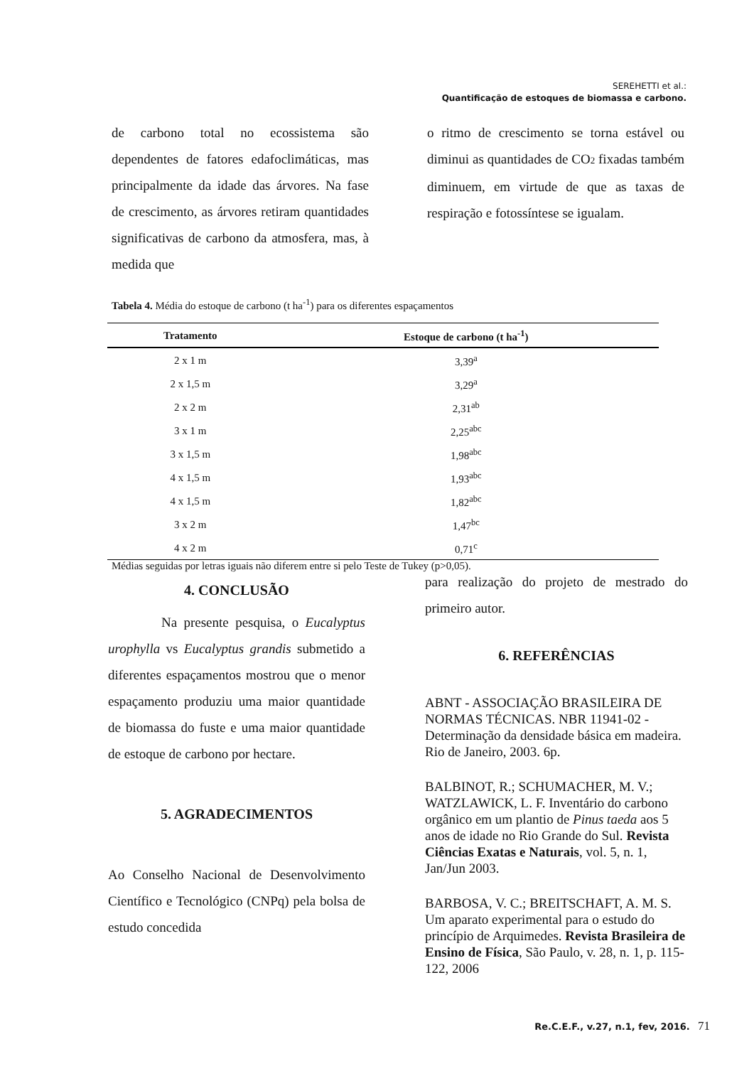SEREHETTI et al.:
Quantificação de estoques de biomassa e carbono.
de carbono total no ecossistema são dependentes de fatores edafoclimáticas, mas principalmente da idade das árvores. Na fase de crescimento, as árvores retiram quantidades significativas de carbono da atmosfera, mas, à medida que
o ritmo de crescimento se torna estável ou diminui as quantidades de CO2 fixadas também diminuem, em virtude de que as taxas de respiração e fotossíntese se igualam.
Tabela 4. Média do estoque de carbono (t ha<sup>-1</sup>) para os diferentes espaçamentos
| Tratamento | Estoque de carbono (t ha<sup>-1</sup>) |
| --- | --- |
| 2 x 1 m | 3,39<sup>a</sup> |
| 2 x 1,5 m | 3,29<sup>a</sup> |
| 2 x 2 m | 2,31<sup>ab</sup> |
| 3 x 1 m | 2,25<sup>abc</sup> |
| 3 x 1,5 m | 1,98<sup>abc</sup> |
| 4 x 1,5 m | 1,93<sup>abc</sup> |
| 4 x 1,5 m | 1,82<sup>abc</sup> |
| 3 x 2 m | 1,47<sup>bc</sup> |
| 4 x 2 m | 0,71<sup>c</sup> |
Médias seguidas por letras iguais não diferem entre si pelo Teste de Tukey (p>0,05).
4. CONCLUSÃO
Na presente pesquisa, o Eucalyptus urophylla vs Eucalyptus grandis submetido a diferentes espaçamentos mostrou que o menor espaçamento produziu uma maior quantidade de biomassa do fuste e uma maior quantidade de estoque de carbono por hectare.
5. AGRADECIMENTOS
Ao Conselho Nacional de Desenvolvimento Científico e Tecnológico (CNPq) pela bolsa de estudo concedida
para realização do projeto de mestrado do primeiro autor.
6. REFERÊNCIAS
ABNT - ASSOCIAÇÃO BRASILEIRA DE NORMAS TÉCNICAS. NBR 11941-02 - Determinação da densidade básica em madeira. Rio de Janeiro, 2003. 6p.
BALBINOT, R.; SCHUMACHER, M. V.; WATZLAWICK, L. F. Inventário do carbono orgânico em um plantio de Pinus taeda aos 5 anos de idade no Rio Grande do Sul. Revista Ciências Exatas e Naturais, vol. 5, n. 1, Jan/Jun 2003.
BARBOSA, V. C.; BREITSCHAFT, A. M. S. Um aparato experimental para o estudo do princípio de Arquimedes. Revista Brasileira de Ensino de Física, São Paulo, v. 28, n. 1, p. 115-122, 2006
Re.C.E.F., v.27, n.1, fev, 2016. 71